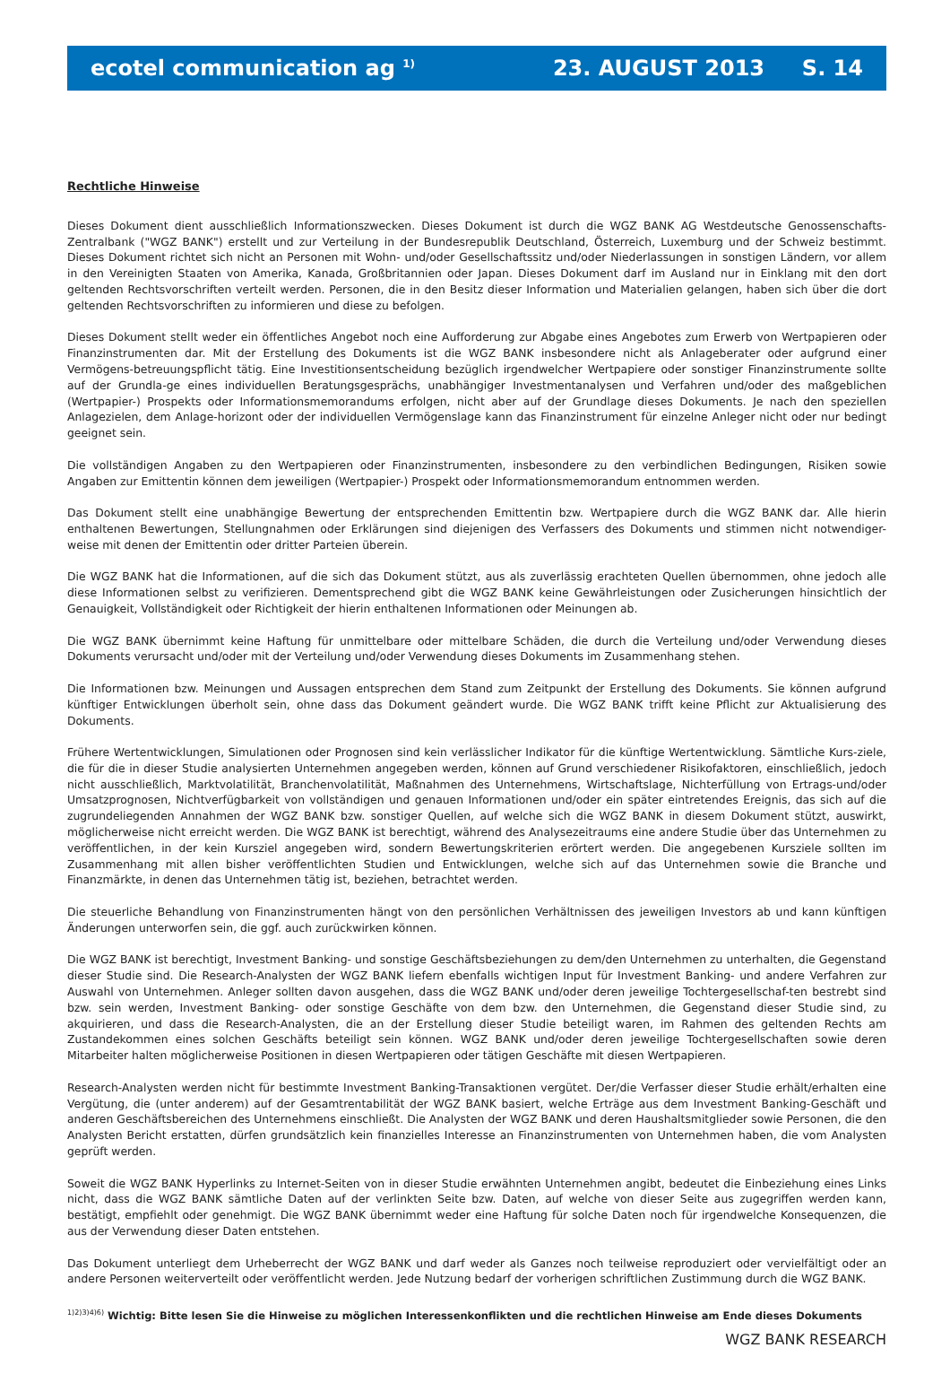ecotel communication ag <sup>1)</sup> 23. AUGUST 2013 S. 14
Rechtliche Hinweise
Dieses Dokument dient ausschließlich Informationszwecken. Dieses Dokument ist durch die WGZ BANK AG Westdeutsche Genossenschafts-Zentralbank ("WGZ BANK") erstellt und zur Verteilung in der Bundesrepublik Deutschland, Österreich, Luxemburg und der Schweiz bestimmt. Dieses Dokument richtet sich nicht an Personen mit Wohn- und/oder Gesellschaftssitz und/oder Niederlassungen in sonstigen Ländern, vor allem in den Vereinigten Staaten von Amerika, Kanada, Großbritannien oder Japan. Dieses Dokument darf im Ausland nur in Einklang mit den dort geltenden Rechtsvorschriften verteilt werden. Personen, die in den Besitz dieser Information und Materialien gelangen, haben sich über die dort geltenden Rechtsvorschriften zu informieren und diese zu befolgen.
Dieses Dokument stellt weder ein öffentliches Angebot noch eine Aufforderung zur Abgabe eines Angebotes zum Erwerb von Wertpapieren oder Finanzinstrumenten dar. Mit der Erstellung des Dokuments ist die WGZ BANK insbesondere nicht als Anlageberater oder aufgrund einer Vermögens-betreuungspflicht tätig. Eine Investitionsentscheidung bezüglich irgendwelcher Wertpapiere oder sonstiger Finanzinstrumente sollte auf der Grundla-ge eines individuellen Beratungsgesprächs, unabhängiger Investmentanalysen und Verfahren und/oder des maßgeblichen (Wertpapier-) Prospekts oder Informationsmemorandums erfolgen, nicht aber auf der Grundlage dieses Dokuments. Je nach den speziellen Anlagezielen, dem Anlage-horizont oder der individuellen Vermögenslage kann das Finanzinstrument für einzelne Anleger nicht oder nur bedingt geeignet sein.
Die vollständigen Angaben zu den Wertpapieren oder Finanzinstrumenten, insbesondere zu den verbindlichen Bedingungen, Risiken sowie Angaben zur Emittentin können dem jeweiligen (Wertpapier-) Prospekt oder Informationsmemorandum entnommen werden.
Das Dokument stellt eine unabhängige Bewertung der entsprechenden Emittentin bzw. Wertpapiere durch die WGZ BANK dar. Alle hierin enthaltenen Bewertungen, Stellungnahmen oder Erklärungen sind diejenigen des Verfassers des Dokuments und stimmen nicht notwendiger-weise mit denen der Emittentin oder dritter Parteien überein.
Die WGZ BANK hat die Informationen, auf die sich das Dokument stützt, aus als zuverlässig erachteten Quellen übernommen, ohne jedoch alle diese Informationen selbst zu verifizieren. Dementsprechend gibt die WGZ BANK keine Gewährleistungen oder Zusicherungen hinsichtlich der Genauigkeit, Vollständigkeit oder Richtigkeit der hierin enthaltenen Informationen oder Meinungen ab.
Die WGZ BANK übernimmt keine Haftung für unmittelbare oder mittelbare Schäden, die durch die Verteilung und/oder Verwendung dieses Dokuments verursacht und/oder mit der Verteilung und/oder Verwendung dieses Dokuments im Zusammenhang stehen.
Die Informationen bzw. Meinungen und Aussagen entsprechen dem Stand zum Zeitpunkt der Erstellung des Dokuments. Sie können aufgrund künftiger Entwicklungen überholt sein, ohne dass das Dokument geändert wurde. Die WGZ BANK trifft keine Pflicht zur Aktualisierung des Dokuments.
Frühere Wertentwicklungen, Simulationen oder Prognosen sind kein verlässlicher Indikator für die künftige Wertentwicklung. Sämtliche Kurs-ziele, die für die in dieser Studie analysierten Unternehmen angegeben werden, können auf Grund verschiedener Risikofaktoren, einschließlich, jedoch nicht ausschließlich, Marktvolatilität, Branchenvolatilität, Maßnahmen des Unternehmens, Wirtschaftslage, Nichterfüllung von Ertrags-und/oder Umsatzprognosen, Nichtverfügbarkeit von vollständigen und genauen Informationen und/oder ein später eintretendes Ereignis, das sich auf die zugrundeliegenden Annahmen der WGZ BANK bzw. sonstiger Quellen, auf welche sich die WGZ BANK in diesem Dokument stützt, auswirkt, möglicherweise nicht erreicht werden. Die WGZ BANK ist berechtigt, während des Analysezeitraums eine andere Studie über das Unternehmen zu veröffentlichen, in der kein Kursziel angegeben wird, sondern Bewertungskriterien erörtert werden. Die angegebenen Kursziele sollten im Zusammenhang mit allen bisher veröffentlichten Studien und Entwicklungen, welche sich auf das Unternehmen sowie die Branche und Finanzmärkte, in denen das Unternehmen tätig ist, beziehen, betrachtet werden.
Die steuerliche Behandlung von Finanzinstrumenten hängt von den persönlichen Verhältnissen des jeweiligen Investors ab und kann künftigen Änderungen unterworfen sein, die ggf. auch zurückwirken können.
Die WGZ BANK ist berechtigt, Investment Banking- und sonstige Geschäftsbeziehungen zu dem/den Unternehmen zu unterhalten, die Gegenstand dieser Studie sind. Die Research-Analysten der WGZ BANK liefern ebenfalls wichtigen Input für Investment Banking- und andere Verfahren zur Auswahl von Unternehmen. Anleger sollten davon ausgehen, dass die WGZ BANK und/oder deren jeweilige Tochtergesellschaf-ten bestrebt sind bzw. sein werden, Investment Banking- oder sonstige Geschäfte von dem bzw. den Unternehmen, die Gegenstand dieser Studie sind, zu akquirieren, und dass die Research-Analysten, die an der Erstellung dieser Studie beteiligt waren, im Rahmen des geltenden Rechts am Zustandekommen eines solchen Geschäfts beteiligt sein können. WGZ BANK und/oder deren jeweilige Tochtergesellschaften sowie deren Mitarbeiter halten möglicherweise Positionen in diesen Wertpapieren oder tätigen Geschäfte mit diesen Wertpapieren.
Research-Analysten werden nicht für bestimmte Investment Banking-Transaktionen vergütet. Der/die Verfasser dieser Studie erhält/erhalten eine Vergütung, die (unter anderem) auf der Gesamtrentabilität der WGZ BANK basiert, welche Erträge aus dem Investment Banking-Geschäft und anderen Geschäftsbereichen des Unternehmens einschließt. Die Analysten der WGZ BANK und deren Haushaltsmitglieder sowie Personen, die den Analysten Bericht erstatten, dürfen grundsätzlich kein finanzielles Interesse an Finanzinstrumenten von Unternehmen haben, die vom Analysten geprüft werden.
Soweit die WGZ BANK Hyperlinks zu Internet-Seiten von in dieser Studie erwähnten Unternehmen angibt, bedeutet die Einbeziehung eines Links nicht, dass die WGZ BANK sämtliche Daten auf der verlinkten Seite bzw. Daten, auf welche von dieser Seite aus zugegriffen werden kann, bestätigt, empfiehlt oder genehmigt. Die WGZ BANK übernimmt weder eine Haftung für solche Daten noch für irgendwelche Konsequenzen, die aus der Verwendung dieser Daten entstehen.
Das Dokument unterliegt dem Urheberrecht der WGZ BANK und darf weder als Ganzes noch teilweise reproduziert oder vervielfältigt oder an andere Personen weiterverteilt oder veröffentlicht werden. Jede Nutzung bedarf der vorherigen schriftlichen Zustimmung durch die WGZ BANK.
<sup>1)2)3)4)6)</sup> Wichtig: Bitte lesen Sie die Hinweise zu möglichen Interessenkonflikten und die rechtlichen Hinweise am Ende dieses Dokuments
WGZ BANK RESEARCH